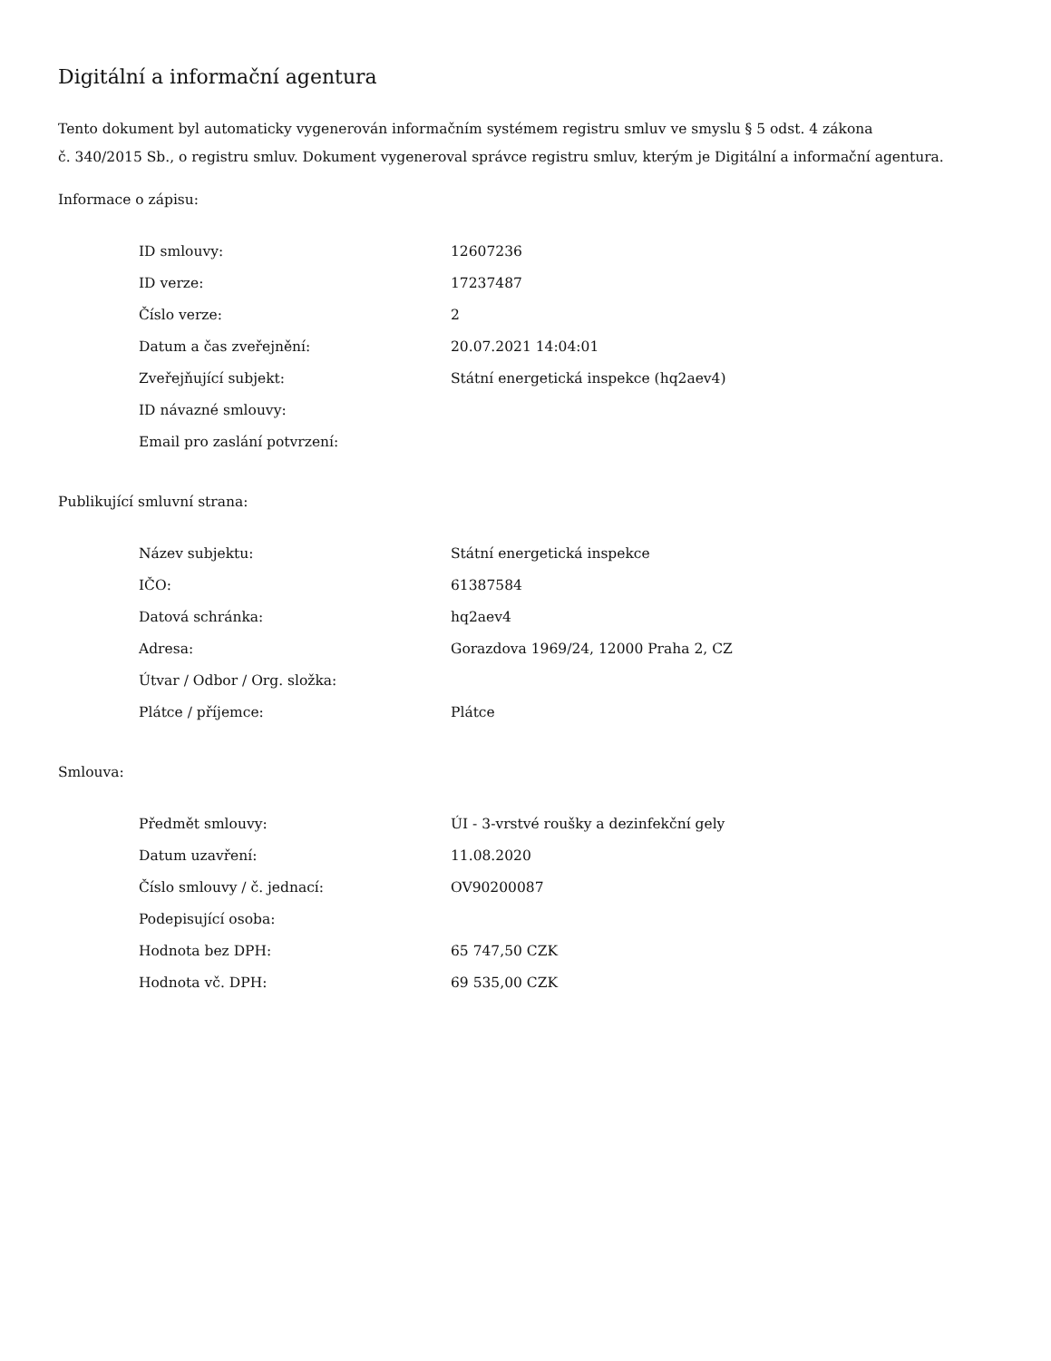Digitální a informační agentura
Tento dokument byl automaticky vygenerován informačním systémem registru smluv ve smyslu § 5 odst. 4 zákona
č. 340/2015 Sb., o registru smluv. Dokument vygeneroval správce registru smluv, kterým je Digitální a informační agentura.
Informace o zápisu:
| ID smlouvy: | 12607236 |
| ID verze: | 17237487 |
| Číslo verze: | 2 |
| Datum a čas zveřejnění: | 20.07.2021 14:04:01 |
| Zveřejňující subjekt: | Státní energetická inspekce (hq2aev4) |
| ID návazné smlouvy: | |
| Email pro zaslání potvrzení: | |
Publikující smluvní strana:
| Název subjektu: | Státní energetická inspekce |
| IČO: | 61387584 |
| Datová schránka: | hq2aev4 |
| Adresa: | Gorazdova 1969/24, 12000 Praha 2, CZ |
| Útvar / Odbor / Org. složka: | |
| Plátce / příjemce: | Plátce |
Smlouva:
| Předmět smlouvy: | ÚI - 3-vrstvé roušky a dezinfekční gely |
| Datum uzavření: | 11.08.2020 |
| Číslo smlouvy / č. jednací: | OV90200087 |
| Podepisující osoba: | |
| Hodnota bez DPH: | 65 747,50 CZK |
| Hodnota vč. DPH: | 69 535,00 CZK |